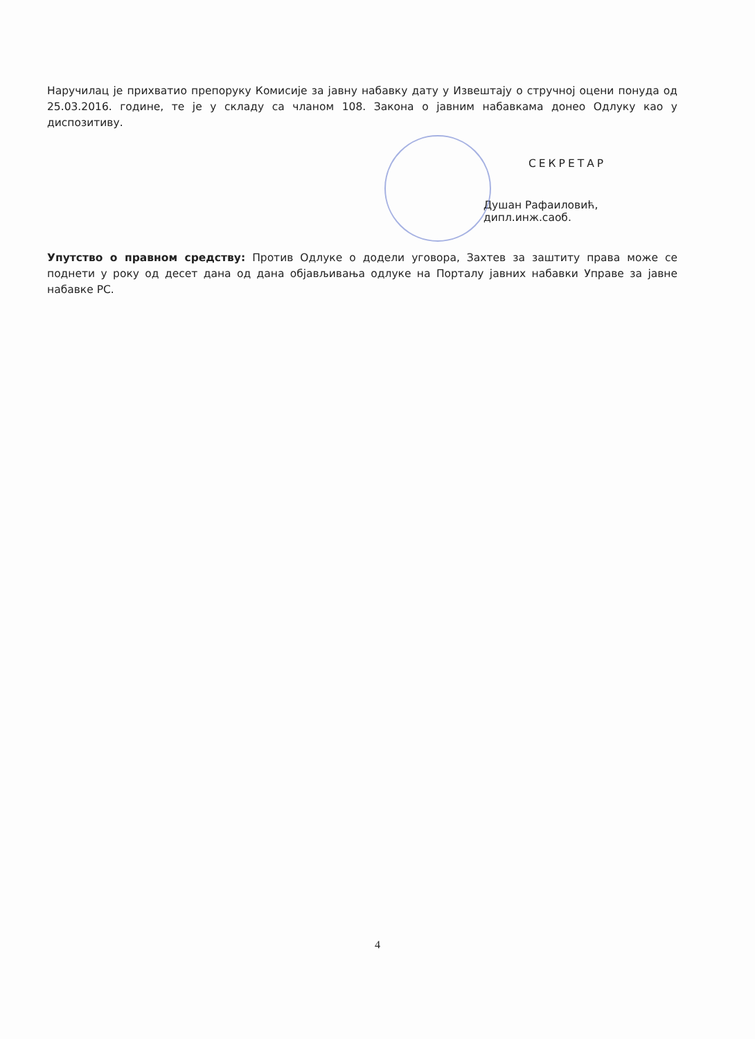Наручилац је прихватио препоруку Комисије за јавну набавку дату у Извештају о стручној оцени понуда од 25.03.2016. године, те је у складу са чланом 108. Закона о јавним набавкама донео Одлуку као у диспозитиву.
СЕКРЕТАР
Душан Рафаиловић, дипл.инж.саоб.
Упутство о правном средству: Против Одлуке о додели уговора, Захтев за заштиту права може се поднети у року од десет дана од дана објављивања одлуке на Порталу јавних набавки Управе за јавне набавке РС.
4